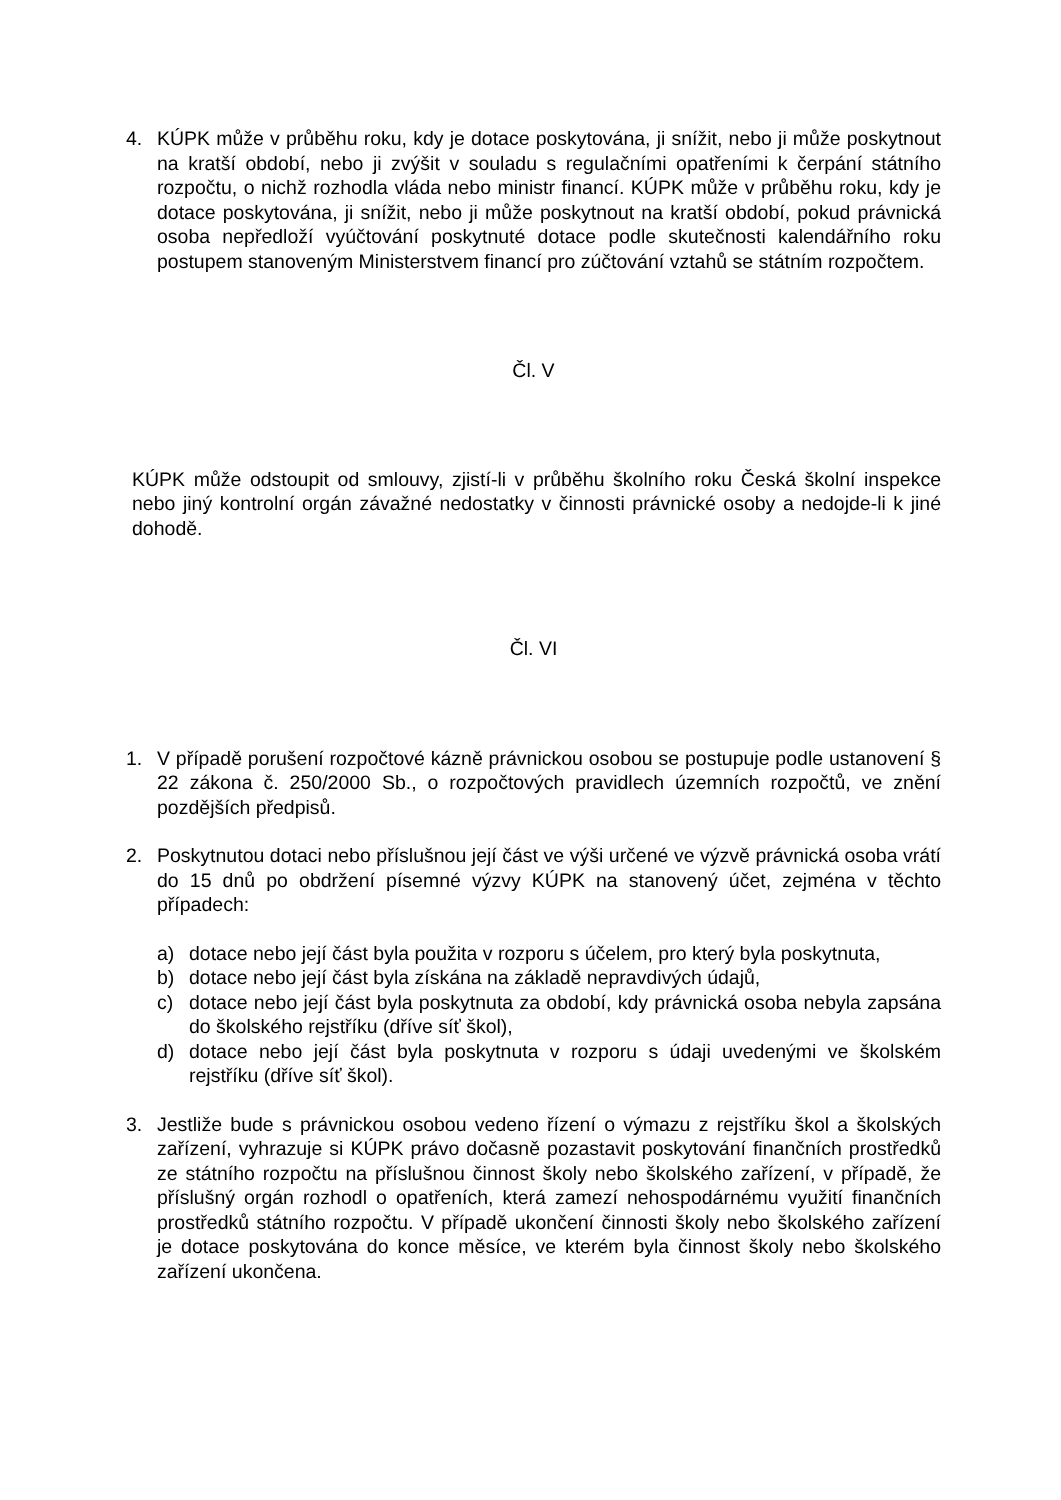4. KÚPK může v průběhu roku, kdy je dotace poskytována, ji snížit, nebo ji může poskytnout na kratší období, nebo ji zvýšit v souladu s regulačními opatřeními k čerpání státního rozpočtu, o nichž rozhodla vláda nebo ministr financí. KÚPK může v průběhu roku, kdy je dotace poskytována, ji snížit, nebo ji může poskytnout na kratší období, pokud právnická osoba nepředloží vyúčtování poskytnuté dotace podle skutečnosti kalendářního roku postupem stanoveným Ministerstvem financí pro zúčtování vztahů se státním rozpočtem.
Čl. V
KÚPK může odstoupit od smlouvy, zjistí-li v průběhu školního roku Česká školní inspekce nebo jiný kontrolní orgán závažné nedostatky v činnosti právnické osoby a nedojde-li k jiné dohodě.
Čl. VI
1. V případě porušení rozpočtové kázně právnickou osobou se postupuje podle ustanovení § 22 zákona č. 250/2000 Sb., o rozpočtových pravidlech územních rozpočtů, ve znění pozdějších předpisů.
2. Poskytnutou dotaci nebo příslušnou její část ve výši určené ve výzvě právnická osoba vrátí do 15 dnů po obdržení písemné výzvy KÚPK na stanovený účet, zejména v těchto případech:
a) dotace nebo její část byla použita v rozporu s účelem, pro který byla poskytnuta,
b) dotace nebo její část byla získána na základě nepravdivých údajů,
c) dotace nebo její část byla poskytnuta za období, kdy právnická osoba nebyla zapsána do školského rejstříku (dříve síť škol),
d) dotace nebo její část byla poskytnuta v rozporu s údaji uvedenými ve školském rejstříku (dříve síť škol).
3. Jestliže bude s právnickou osobou vedeno řízení o výmazu z rejstříku škol a školských zařízení, vyhrazuje si KÚPK právo dočasně pozastavit poskytování finančních prostředků ze státního rozpočtu na příslušnou činnost školy nebo školského zařízení, v případě, že příslušný orgán rozhodl o opatřeních, která zamezí nehospodárnému využití finančních prostředků státního rozpočtu. V případě ukončení činnosti školy nebo školského zařízení je dotace poskytována do konce měsíce, ve kterém byla činnost školy nebo školského zařízení ukončena.